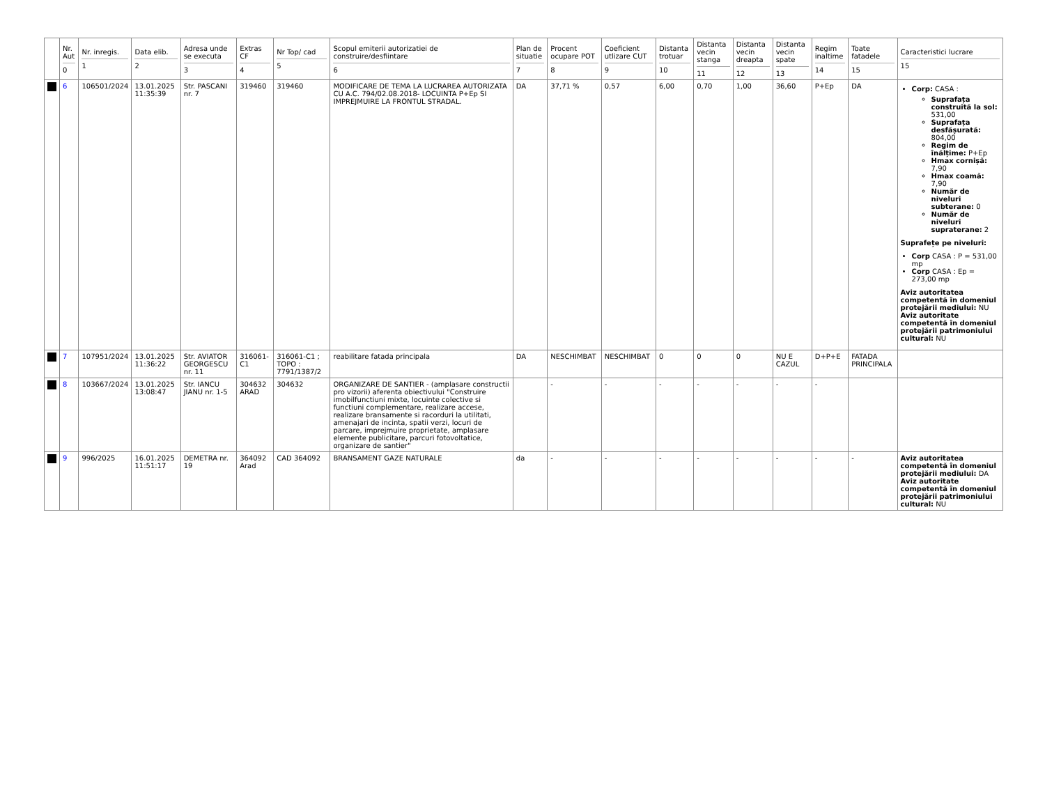| | Nr. Aut 0 | Nr. inregis. 1 | Data elib. 2 | Adresa unde se executa 3 | Extras CF 4 | Nr Top/ cad 5 | Scopul emiterii autorizatiei de construire/desfiintare 6 | Plan de situatie 7 | Procent ocupare POT 8 | Coeficient utlizare CUT 9 | Distanta trotuar 10 | Distanta vecin stanga 11 | Distanta vecin dreapta 12 | Distanta vecin spate 13 | Regim inaltime 14 | Toate fatadele 15 | Caracteristici lucrare 15 |
| --- | --- | --- | --- | --- | --- | --- | --- | --- | --- | --- | --- | --- | --- | --- | --- | --- | --- |
| | 6 | 106501/2024 | 13.01.2025 11:35:39 | Str. PASCANI nr. 7 | 319460 | 319460 | MODIFICARE DE TEMA LA LUCRAREA AUTORIZATA CU A.C. 794/02.08.2018- LOCUINTA P+Ep SI IMPREJMUIRE LA FRONTUL STRADAL. | DA | 37,71 % | 0,57 | 6,00 | 0,70 | 1,00 | 36,60 | P+Ep | DA | Corp: CASA : Suprafața construită la sol: 531,00 Suprafața desfășurată: 804,00 Regim de înălțime: P+Ep Hmax cornișă: 7,90 Hmax coamă: 7,90 Număr de niveluri subterane: 0 Număr de niveluri supraterane: 2 Suprafețe pe niveluri: Corp CASA : P = 531,00 mp Corp CASA : Ep = 273,00 mp Aviz autoritatea competentă în domeniul protejării mediului: NU Aviz autoritate competentă în domeniul protejării patrimoniului cultural: NU |
| | 7 | 107951/2024 | 13.01.2025 11:36:22 | Str. AVIATOR GEORGESCU nr. 11 | 316061-C1 | 316061-C1 ; TOPO : 7791/1387/2 | reabilitare fatada principala | DA | NESCHIMBAT | NESCHIMBAT | 0 | 0 | 0 | NU E CAZUL | D+P+E | FATADA PRINCIPALA | |
| | 8 | 103667/2024 | 13.01.2025 13:08:47 | Str. IANCU JIANU nr. 1-5 | 304632 ARAD | 304632 | ORGANIZARE DE SANTIER - (amplasare constructii pro vizorii) aferenta obiectivului "Construire imobilfunctiuni mixte, locuinte colective si functiuni complementare, realizare accese, realizare bransamente si racorduri la utilitati, amenajari de incinta, spatii verzi, locuri de parcare, imprejmuire proprietate, amplasare elemente publicitare, parcuri fotovoltatice, organizare de santier" | | - | - | - | - | - | - | - | | |
| | 9 | 996/2025 | 16.01.2025 11:51:17 | DEMETRA nr. 19 | 364092 Arad | CAD 364092 | BRANSAMENT GAZE NATURALE | da | - | - | - | - | - | - | - | - | Aviz autoritatea competentă în domeniul protejării mediului: DA Aviz autoritate competentă în domeniul protejării patrimoniului cultural: NU |